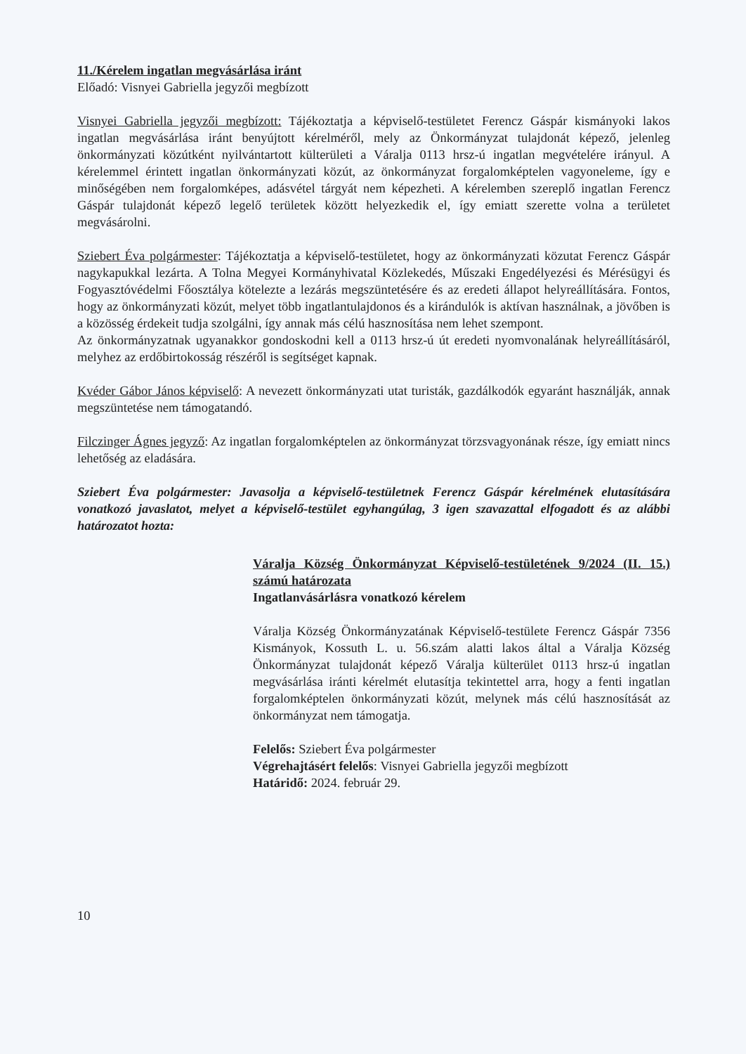11./Kérelem ingatlan megvásárlása iránt
Előadó: Visnyei Gabriella jegyzői megbízott
Visnyei Gabriella jegyzői megbízott: Tájékoztatja a képviselő-testületet Ferencz Gáspár kismányoki lakos ingatlan megvásárlása iránt benyújtott kérelméről, mely az Önkormányzat tulajdonát képező, jelenleg önkormányzati közútként nyilvántartott külterületi a Váralja 0113 hrsz-ú ingatlan megvételére irányul. A kérelemmel érintett ingatlan önkormányzati közút, az önkormányzat forgalomképtelen vagyoneleme, így e minőségében nem forgalomképes, adásvétel tárgyát nem képezheti. A kérelemben szereplő ingatlan Ferencz Gáspár tulajdonát képező legelő területek között helyezkedik el, így emiatt szerette volna a területet megvásárolni.
Sziebert Éva polgármester: Tájékoztatja a képviselő-testületet, hogy az önkormányzati közutat Ferencz Gáspár nagykapukkal lezárta. A Tolna Megyei Kormányhivatal Közlekedés, Műszaki Engedélyezési és Mérésügyi és Fogyasztóvédelmi Főosztálya kötelezte a lezárás megszüntetésére és az eredeti állapot helyreállítására. Fontos, hogy az önkormányzati közút, melyet több ingatlantulajdonos és a kirándulók is aktívan használnak, a jövőben is a közösség érdekeit tudja szolgálni, így annak más célú hasznosítása nem lehet szempont.
Az önkormányzatnak ugyanakkor gondoskodni kell a 0113 hrsz-ú út eredeti nyomvonalának helyreállításáról, melyhez az erdőbirtokosság részéről is segítséget kapnak.
Kvéder Gábor János képviselő: A nevezett önkormányzati utat turisták, gazdálkodók egyaránt használják, annak megszüntetése nem támogatandó.
Filczinger Ágnes jegyző: Az ingatlan forgalomképtelen az önkormányzat törzsvagyonának része, így emiatt nincs lehetőség az eladására.
Sziebert Éva polgármester: Javasolja a képviselő-testületnek Ferencz Gáspár kérelmének elutasítására vonatkozó javaslatot, melyet a képviselő-testület egyhangúlag, 3 igen szavazattal elfogadott és az alábbi határozatot hozta:
Váralja Község Önkormányzat Képviselő-testületének 9/2024 (II. 15.) számú határozata
Ingatlanvásárlásra vonatkozó kérelem
Váralja Község Önkormányzatának Képviselő-testülete Ferencz Gáspár 7356 Kismányok, Kossuth L. u. 56.szám alatti lakos által a Váralja Község Önkormányzat tulajdonát képező Váralja külterület 0113 hrsz-ú ingatlan megvásárlása iránti kérelmét elutasítja tekintettel arra, hogy a fenti ingatlan forgalomképtelen önkormányzati közút, melynek más célú hasznosítását az önkormányzat nem támogatja.
Felelős: Sziebert Éva polgármester
Végrehajtásért felelős: Visnyei Gabriella jegyzői megbízott
Határidő: 2024. február 29.
10